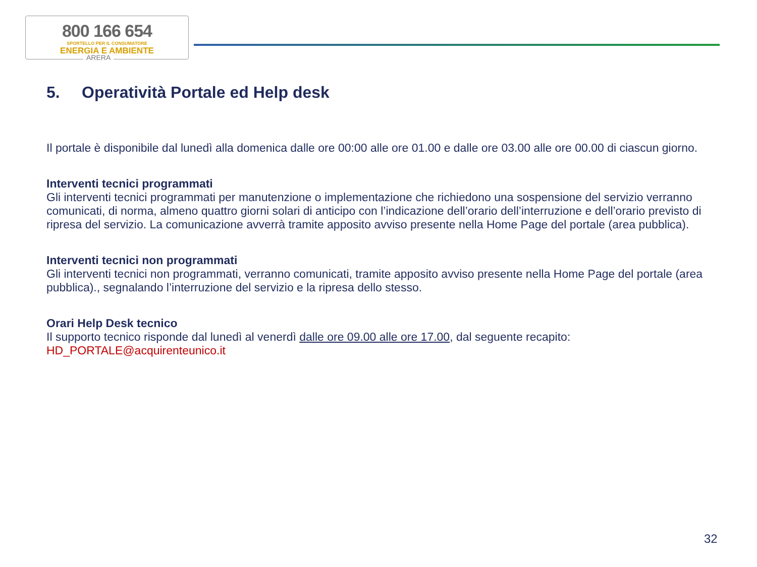800 166 654
SPORTELLO PER IL CONSUMATORE
ENERGIA E AMBIENTE
ARERA
5. Operatività Portale ed Help desk
Il portale è disponibile dal lunedì alla domenica dalle ore 00:00 alle ore 01.00 e dalle ore 03.00 alle ore 00.00 di ciascun giorno.
Interventi tecnici programmati
Gli interventi tecnici programmati per manutenzione o implementazione che richiedono una sospensione del servizio verranno comunicati, di norma, almeno quattro giorni solari di anticipo con l’indicazione dell’orario dell’interruzione e dell’orario previsto di ripresa del servizio. La comunicazione avverrà tramite apposito avviso presente nella Home Page del portale (area pubblica).
Interventi tecnici non programmati
Gli interventi tecnici non programmati, verranno comunicati, tramite apposito avviso presente nella Home Page del portale (area pubblica)., segnalando l’interruzione del servizio e la ripresa dello stesso.
Orari Help Desk tecnico
Il supporto tecnico risponde dal lunedì al venerdì dalle ore 09.00 alle ore 17.00, dal seguente recapito:
HD_PORTALE@acquirenteunico.it
32